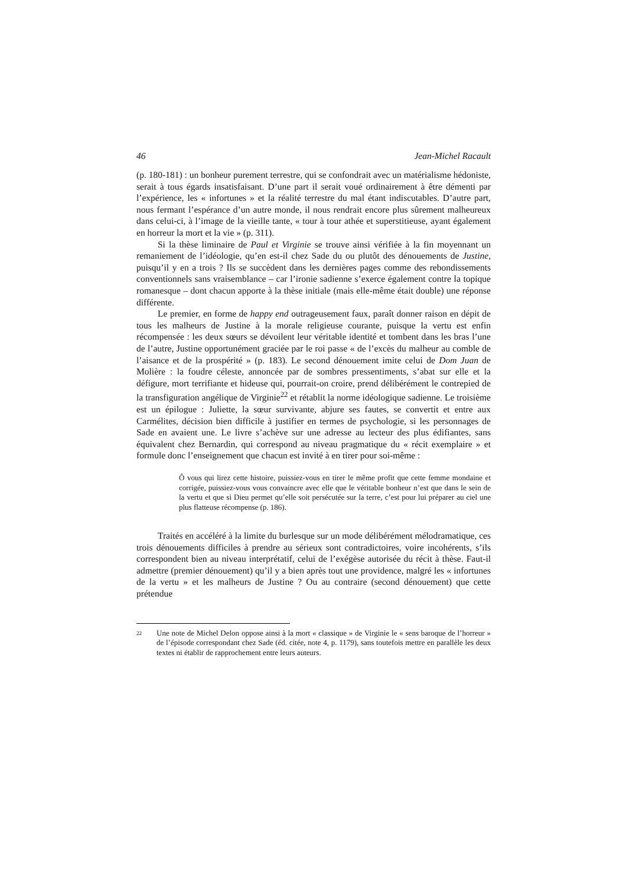46 Jean-Michel Racault
(p. 180-181) : un bonheur purement terrestre, qui se confondrait avec un matéria­lisme hédoniste, serait à tous égards insatisfaisant. D’une part il serait voué ordinairement à être démenti par l’expérience, les « infortunes » et la réalité terres­tre du mal étant indiscutables. D’autre part, nous fermant l’espérance d’un autre monde, il nous rendrait encore plus sûrement malheureux dans celui-ci, à l’image de la vieille tante, « tour à tour athée et superstitieuse, ayant également en horreur la mort et la vie » (p. 311).
Si la thèse liminaire de Paul et Virginie se trouve ainsi vérifiée à la fin moyen­nant un remaniement de l’idéologie, qu’en est-il chez Sade du ou plutôt des dénouements de Justine, puisqu’il y en a trois ? Ils se succèdent dans les dernières pages comme des rebondissements conventionnels sans vraisemblance – car l’ironie sadienne s’exerce également contre la topique romanesque – dont chacun apporte à la thèse initiale (mais elle-même était double) une réponse différente.
Le premier, en forme de happy end outrageusement faux, paraît donner raison en dépit de tous les malheurs de Justine à la morale religieuse courante, puisque la vertu est enfin récompensée : les deux sœurs se dévoilent leur véritable identité et tombent dans les bras l’une de l’autre, Justine opportunément graciée par le roi passe « de l’excès du malheur au comble de l’aisance et de la prospérité » (p. 183). Le second dénouement imite celui de Dom Juan de Molière : la foudre céleste, annoncée par de sombres pressentiments, s’abat sur elle et la défigure, mort terrifiante et hideuse qui, pourrait-on croire, prend délibérément le contrepied de la transfiguration angélique de Virginie<sup>22</sup> et rétablit la norme idéologique sadienne. Le troisième est un épilogue : Juliette, la sœur survivante, abjure ses fautes, se convertit et entre aux Carmélites, décision bien difficile à justifier en termes de psychologie, si les personnages de Sade en avaient une. Le livre s’achève sur une adresse au lecteur des plus édifiantes, sans équivalent chez Bernardin, qui corres­pond au niveau pragmatique du « récit exemplaire » et formule donc l’enseigne­ment que chacun est invité à en tirer pour soi-même :
Ô vous qui lirez cette histoire, puissiez-vous en tirer le même profit que cette femme mondaine et corrigée, puissiez-vous vous convaincre avec elle que le véritable bonheur n’est que dans le sein de la vertu et que si Dieu permet qu’elle soit persécutée sur la terre, c’est pour lui préparer au ciel une plus flatteuse récompense (p. 186).
Traités en accéléré à la limite du burlesque sur un mode délibérément mélodramatique, ces trois dénouements difficiles à prendre au sérieux sont contra­dictoires, voire incohérents, s’ils correspondent bien au niveau interprétatif, celui de l’exégèse autorisée du récit à thèse. Faut-il admettre (premier dénouement) qu’il y a bien après tout une providence, malgré les « infortunes de la vertu » et les malheurs de Justine ? Ou au contraire (second dénouement) que cette prétendue
22
Une note de Michel Delon oppose ainsi à la mort « classique » de Virginie le « sens baroque de l’horreur » de l’épisode correspondant chez Sade (éd. citée, note 4, p. 1179), sans toutefois mettre en parallèle les deux textes ni établir de rapprochement entre leurs auteurs.